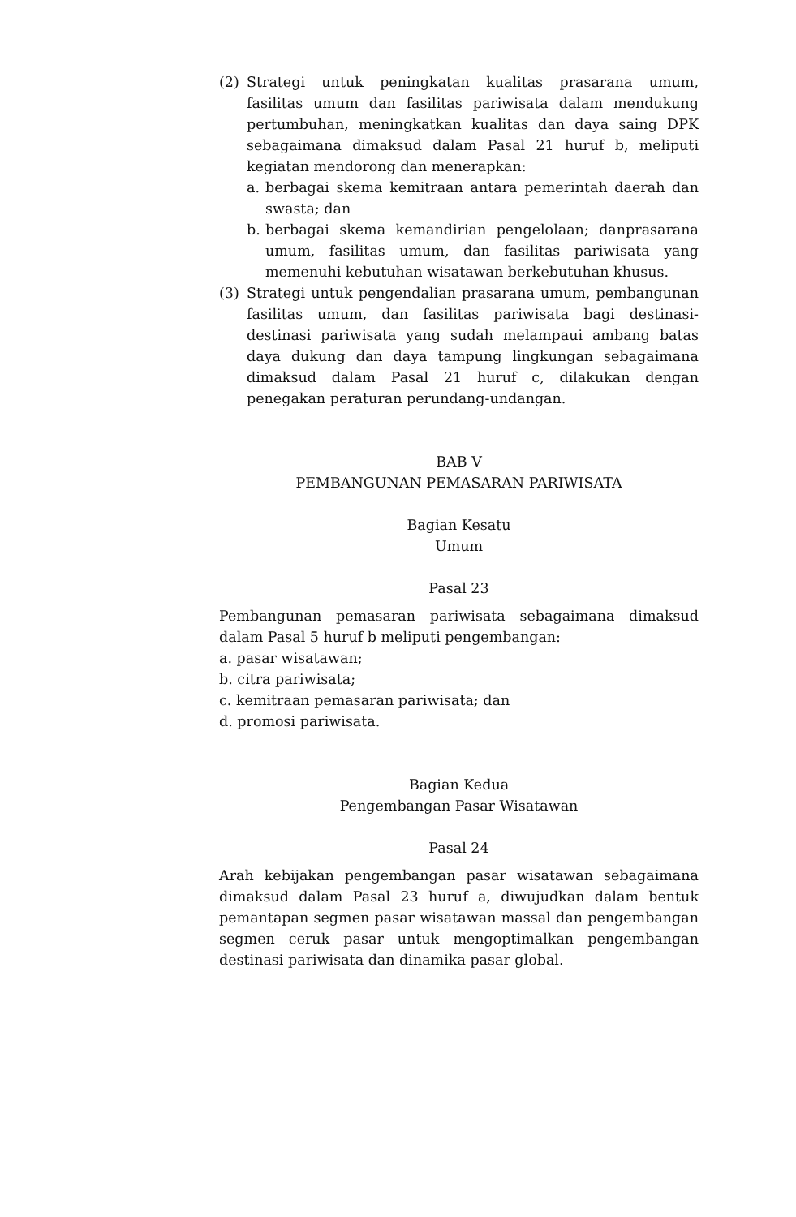(2) Strategi untuk peningkatan kualitas prasarana umum, fasilitas umum dan fasilitas pariwisata dalam mendukung pertumbuhan, meningkatkan kualitas dan daya saing DPK sebagaimana dimaksud dalam Pasal 21 huruf b, meliputi kegiatan mendorong dan menerapkan:
a. berbagai skema kemitraan antara pemerintah daerah dan swasta; dan
b. berbagai skema kemandirian pengelolaan; danprasarana umum, fasilitas umum, dan fasilitas pariwisata yang memenuhi kebutuhan wisatawan berkebutuhan khusus.
(3) Strategi untuk pengendalian prasarana umum, pembangunan fasilitas umum, dan fasilitas pariwisata bagi destinasi-destinasi pariwisata yang sudah melampaui ambang batas daya dukung dan daya tampung lingkungan sebagaimana dimaksud dalam Pasal 21 huruf c, dilakukan dengan penegakan peraturan perundang-undangan.
BAB V
PEMBANGUNAN PEMASARAN PARIWISATA
Bagian Kesatu
Umum
Pasal 23
Pembangunan pemasaran pariwisata sebagaimana dimaksud dalam Pasal 5 huruf b meliputi pengembangan:
a. pasar wisatawan;
b. citra pariwisata;
c. kemitraan pemasaran pariwisata; dan
d. promosi pariwisata.
Bagian Kedua
Pengembangan Pasar Wisatawan
Pasal 24
Arah kebijakan pengembangan pasar wisatawan sebagaimana dimaksud dalam Pasal 23 huruf a, diwujudkan dalam bentuk pemantapan segmen pasar wisatawan massal dan pengembangan segmen ceruk pasar untuk mengoptimalkan pengembangan destinasi pariwisata dan dinamika pasar global.